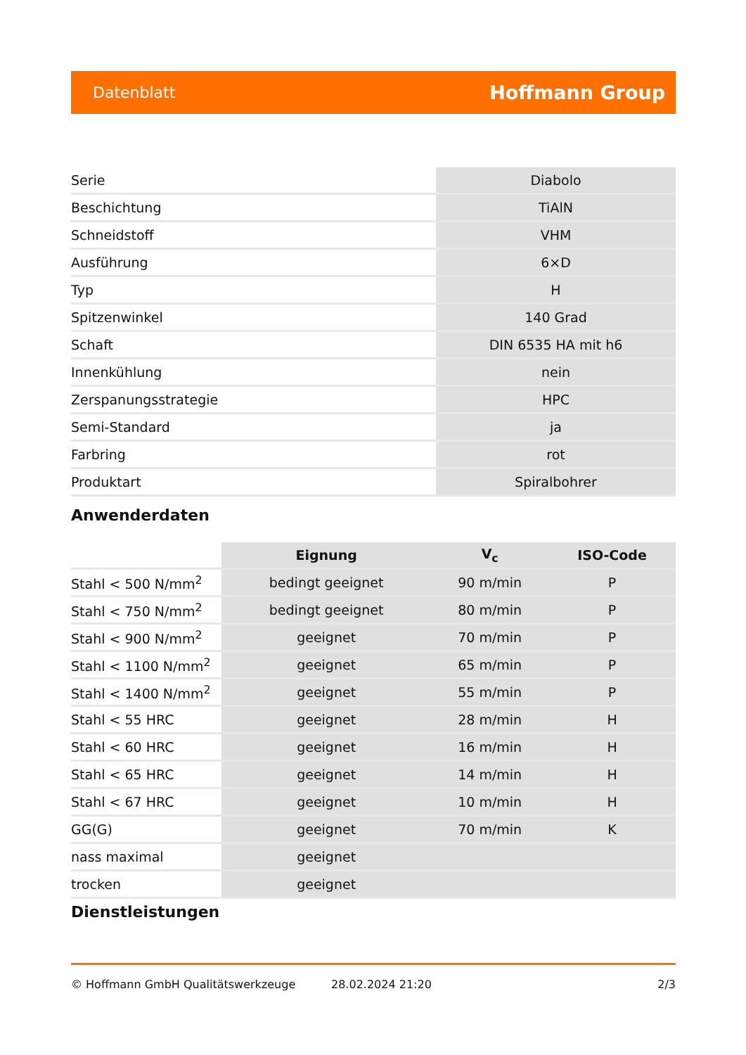Datenblatt Hoffmann Group
| Serie | Diabolo |
| Beschichtung | TiAlN |
| Schneidstoff | VHM |
| Ausführung | 6×D |
| Typ | H |
| Spitzenwinkel | 140 Grad |
| Schaft | DIN 6535 HA mit h6 |
| Innenkühlung | nein |
| Zerspanungsstrategie | HPC |
| Semi-Standard | ja |
| Farbring | rot |
| Produktart | Spiralbohrer |
Anwenderdaten
| | Eignung | V<sub>c</sub> | ISO-Code |
| --- | --- | --- | --- |
| Stahl < 500 N/mm<sup>2</sup> | bedingt geeignet | 90 m/min | P |
| Stahl < 750 N/mm<sup>2</sup> | bedingt geeignet | 80 m/min | P |
| Stahl < 900 N/mm<sup>2</sup> | geeignet | 70 m/min | P |
| Stahl < 1100 N/mm<sup>2</sup> | geeignet | 65 m/min | P |
| Stahl < 1400 N/mm<sup>2</sup> | geeignet | 55 m/min | P |
| Stahl < 55 HRC | geeignet | 28 m/min | H |
| Stahl < 60 HRC | geeignet | 16 m/min | H |
| Stahl < 65 HRC | geeignet | 14 m/min | H |
| Stahl < 67 HRC | geeignet | 10 m/min | H |
| GG(G) | geeignet | 70 m/min | K |
| nass maximal | geeignet | | |
| trocken | geeignet | | |
Dienstleistungen
© Hoffmann GmbH Qualitätswerkzeuge 28.02.2024 21:20 2/3